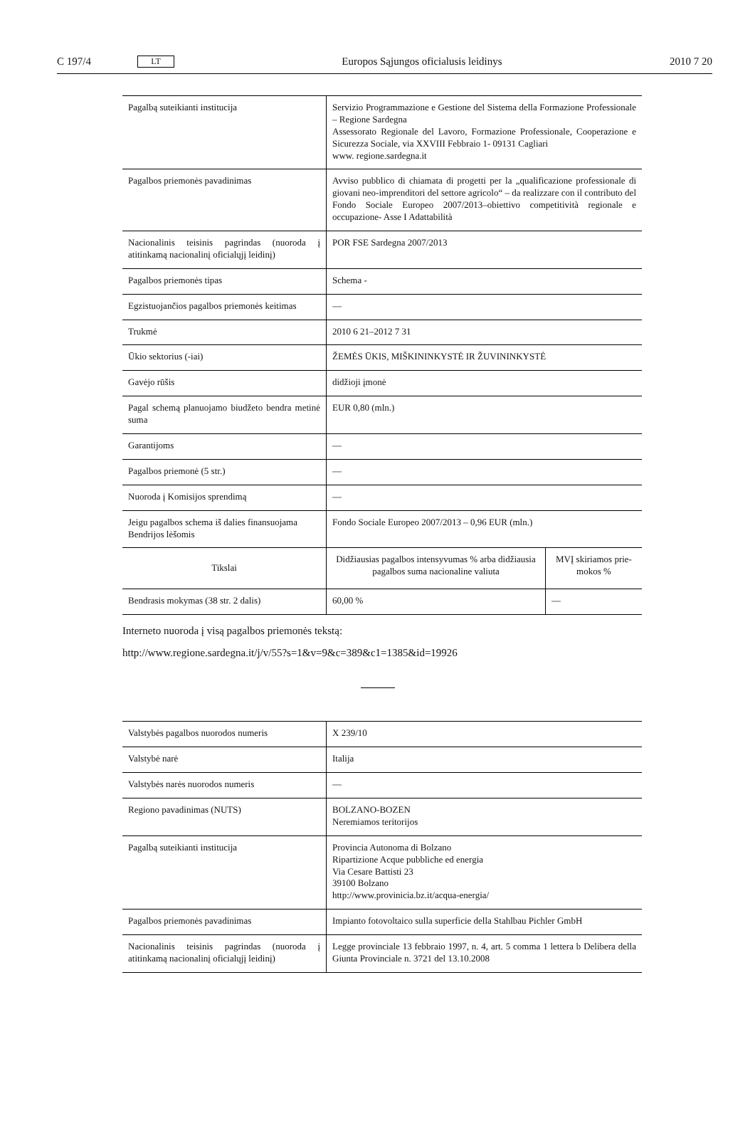C 197/4 LT Europos Sąjungos oficialusis leidinys 2010 7 20
| Pagalbą suteikianti institucija | Servizio Programmazione e Gestione del Sistema della Formazione Professionale – Regione Sardegna Assessorato Regionale del Lavoro, Formazione Professionale, Coopera­zione e Sicurezza Sociale, via XXVIII Febbraio 1- 09131 Cagliari www. regione.sardegna.it | |
| Pagalbos priemonės pavadinimas | Avviso pubblico di chiamata di progetti per la „qualificazione profes­sionale di giovani neo-imprenditori del settore agricolo“ – da realizzare con il contributo del Fondo Sociale Europeo 2007/2013–obiettivo competitività regionale e occupazione- Asse I Adattabilità | |
| Nacionalinis teisinis pagrindas (nuoroda į atitinkamą nacionalinį oficialųjį leidinį) | POR FSE Sardegna 2007/2013 | |
| Pagalbos priemonės tipas | Schema - | |
| Egzistuojančios pagalbos priemonės keitimas | — | |
| Trukmė | 2010 6 21–2012 7 31 | |
| Ūkio sektorius (-iai) | ŽEMĖS ŪKIS, MIŠKININKYSTĖ IR ŽUVININKYSTĖ | |
| Gavėjo rūšis | didžioji įmonė | |
| Pagal schemą planuojamo biudžeto bendra metinė suma | EUR 0,80 (mln.) | |
| Garantijoms | — | |
| Pagalbos priemonė (5 str.) | — | |
| Nuoroda į Komisijos sprendimą | — | |
| Jeigu pagalbos schema iš dalies finansuojama Bendrijos lėšomis | Fondo Sociale Europeo 2007/2013 – 0,96 EUR (mln.) | |
| Tikslai | Didžiausias pagalbos intensyvumas % arba didžiausia pagalbos suma nacionaline valiuta | MVĮ skiriamos prie­mokos % |
| Bendrasis mokymas (38 str. 2 dalis) | 60,00 % | — |
Interneto nuoroda į visą pagalbos priemonės tekstą:
http://www.regione.sardegna.it/j/v/55?s=1&v=9&c=389&c1=1385&id=19926
| Valstybės pagalbos nuorodos numeris | X 239/10 |
| Valstybė narė | Italija |
| Valstybės narės nuorodos numeris | — |
| Regiono pavadinimas (NUTS) | BOLZANO-BOZEN Neremiamos teritorijos |
| Pagalbą suteikianti institucija | Provincia Autonoma di Bolzano Ripartizione Acque pubbliche ed energia Via Cesare Battisti 23 39100 Bolzano http://www.provinicia.bz.it/acqua-energia/ |
| Pagalbos priemonės pavadinimas | Impianto fotovoltaico sulla superficie della Stahlbau Pichler GmbH |
| Nacionalinis teisinis pagrindas (nuoroda į atitinkamą nacionalinį oficialųjį leidinį) | Legge provinciale 13 febbraio 1997, n. 4, art. 5 comma 1 lettera b Delibera della Giunta Provinciale n. 3721 del 13.10.2008 |